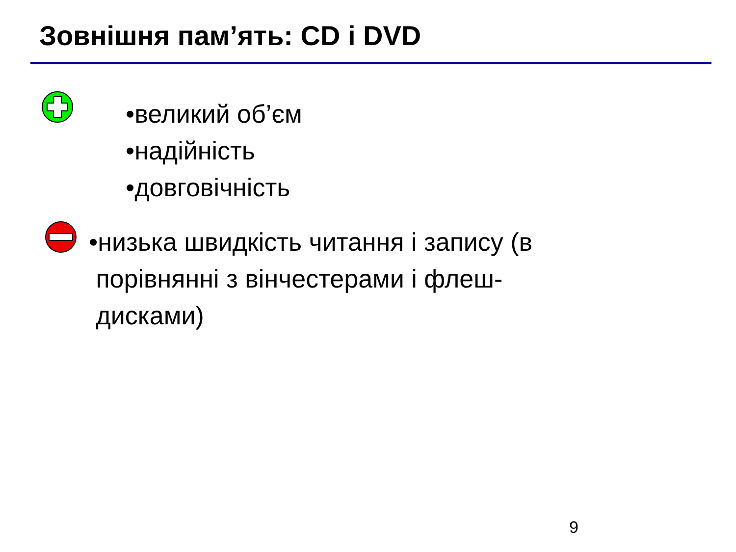Зовнішня пам’ять: CD і DVD
•великий об’єм
•надійність
•довговічність
•низька швидкість читання і запису (в
порівнянні з вінчестерами і флеш-
дисками)
9